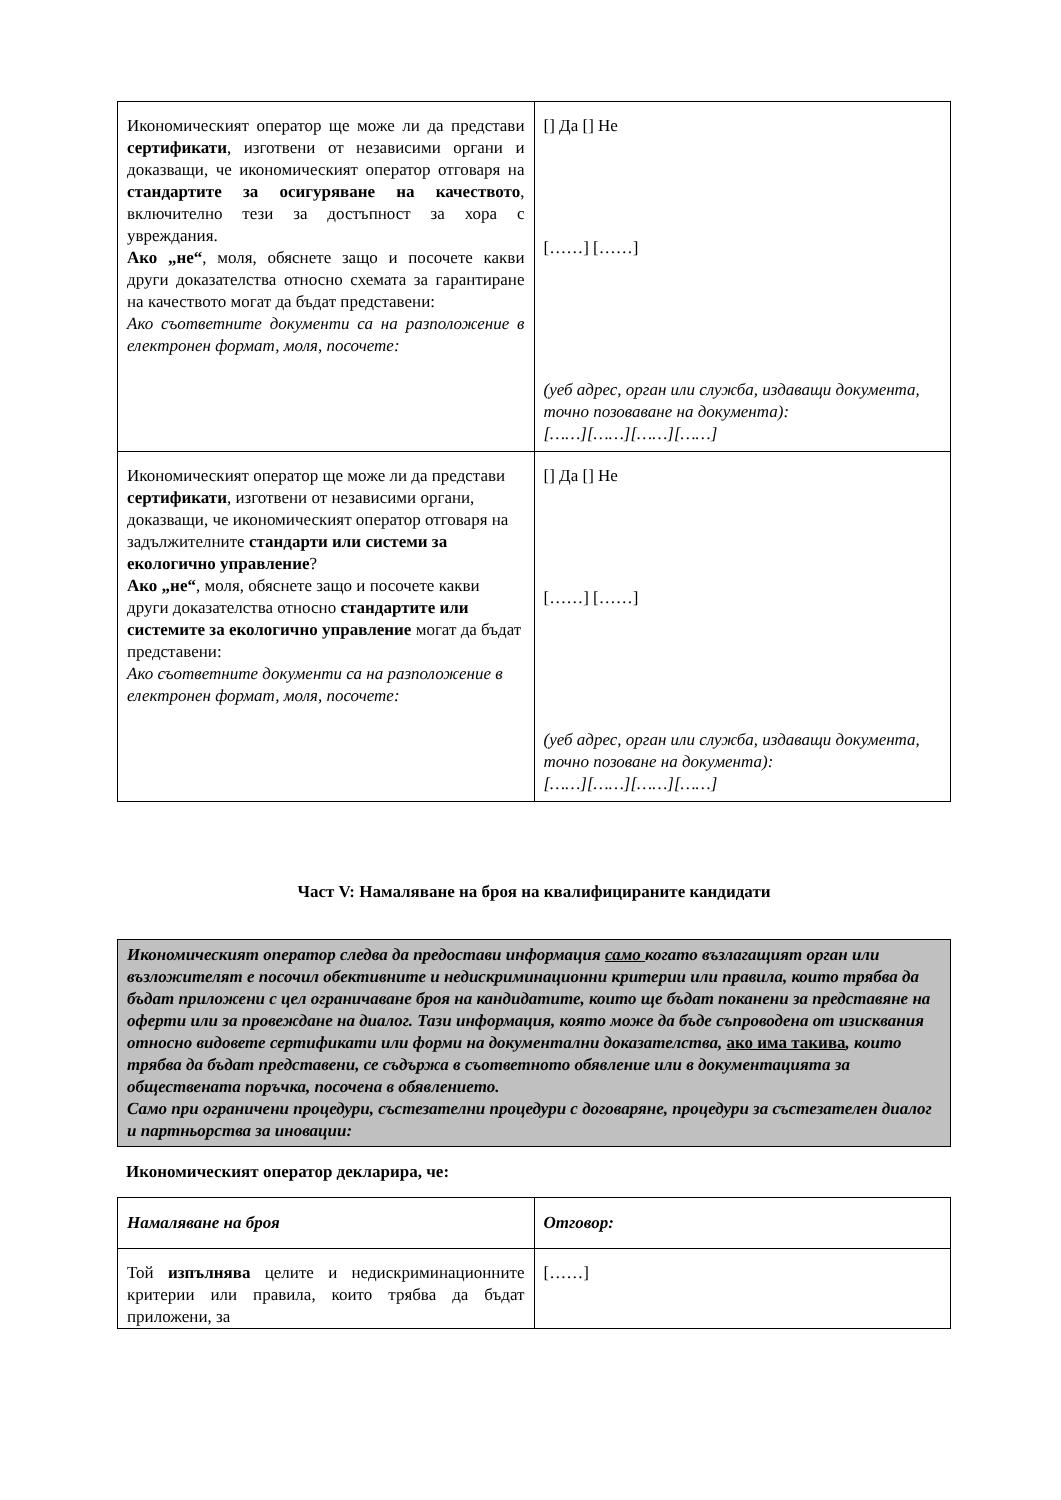| Икономическият оператор ще може ли да представи сертификати , изготвени от независими органи и доказващи, че икономическият оператор отговаря на стандартите за осигуряване на качеството , включително тези за достъпност за хора с увреждания. Ако „не“ , моля, обяснете защо и посочете какви други доказателства относно схемата за гарантиране на качеството могат да бъдат представени: Ако съответните документи са на разположение в електронен формат, моля, посочете: | [] Да [] Не [……] [……] (уеб адрес, орган или служба, издаващи документа, точно позоваване на документа): [……][……][……][……] |
| Икономическият оператор ще може ли да представи сертификати , изготвени от независими органи, доказващи, че икономическият оператор отговаря на задължителните стандарти или системи за екологично управление ? Ако „не“ , моля, обяснете защо и посочете какви други доказателства относно стандартите или системите за екологично управление могат да бъдат представени: Ако съответните документи са на разположение в електронен формат, моля, посочете: | [] Да [] Не [……] [……] (уеб адрес, орган или служба, издаващи документа, точно позоване на документа): [……][……][……][……] |
Част V: Намаляване на броя на квалифицираните кандидати
Икономическият оператор следва да предостави информация само когато възлагащият орган или възложителят е посочил обективните и недискриминационни критерии или правила, които трябва да бъдат приложени с цел ограничаване броя на кандидатите, които ще бъдат поканени за представяне на оферти или за провеждане на диалог. Тази информация, която може да бъде съпроводена от изисквания относно видовете сертификати или форми на документални доказателства, ако има такива, които трябва да бъдат представени, се съдържа в съответното обявление или в документацията за обществената поръчка, посочена в обявлението.
Само при ограничени процедури, състезателни процедури с договаряне, процедури за състезателен диалог и партньорства за иновации:
Икономическият оператор декларира, че:
| Намаляване на броя | Отговор: |
| Той изпълнява целите и недискриминационните критерии или правила, които трябва да бъдат приложени, за | [……] |